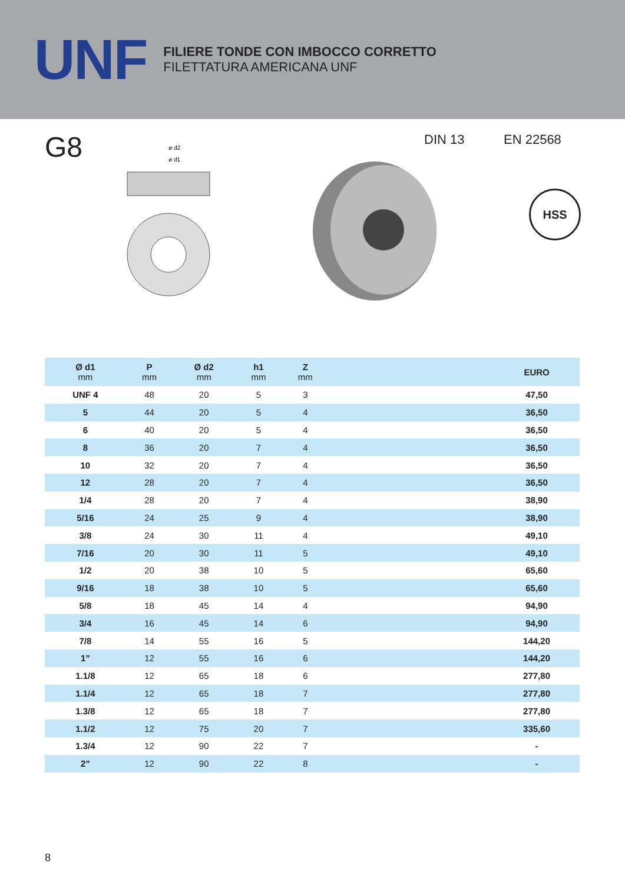UNF
FILIERE TONDE CON IMBOCCO CORRETTO
FILETTATURA AMERICANA UNF
G8
ø d2
ø d1
DIN 13 EN 22568
HSS
| Ø d1 mm | P mm | Ø d2 mm | h1 mm | Z mm | | EURO |
| --- | --- | --- | --- | --- | --- | --- |
| UNF 4 | 48 | 20 | 5 | 3 | | 47,50 |
| 5 | 44 | 20 | 5 | 4 | | 36,50 |
| 6 | 40 | 20 | 5 | 4 | | 36,50 |
| 8 | 36 | 20 | 7 | 4 | | 36,50 |
| 10 | 32 | 20 | 7 | 4 | | 36,50 |
| 12 | 28 | 20 | 7 | 4 | | 36,50 |
| 1/4 | 28 | 20 | 7 | 4 | | 38,90 |
| 5/16 | 24 | 25 | 9 | 4 | | 38,90 |
| 3/8 | 24 | 30 | 11 | 4 | | 49,10 |
| 7/16 | 20 | 30 | 11 | 5 | | 49,10 |
| 1/2 | 20 | 38 | 10 | 5 | | 65,60 |
| 9/16 | 18 | 38 | 10 | 5 | | 65,60 |
| 5/8 | 18 | 45 | 14 | 4 | | 94,90 |
| 3/4 | 16 | 45 | 14 | 6 | | 94,90 |
| 7/8 | 14 | 55 | 16 | 5 | | 144,20 |
| 1” | 12 | 55 | 16 | 6 | | 144,20 |
| 1.1/8 | 12 | 65 | 18 | 6 | | 277,80 |
| 1.1/4 | 12 | 65 | 18 | 7 | | 277,80 |
| 1.3/8 | 12 | 65 | 18 | 7 | | 277,80 |
| 1.1/2 | 12 | 75 | 20 | 7 | | 335,60 |
| 1.3/4 | 12 | 90 | 22 | 7 | | - |
| 2” | 12 | 90 | 22 | 8 | | - |
8